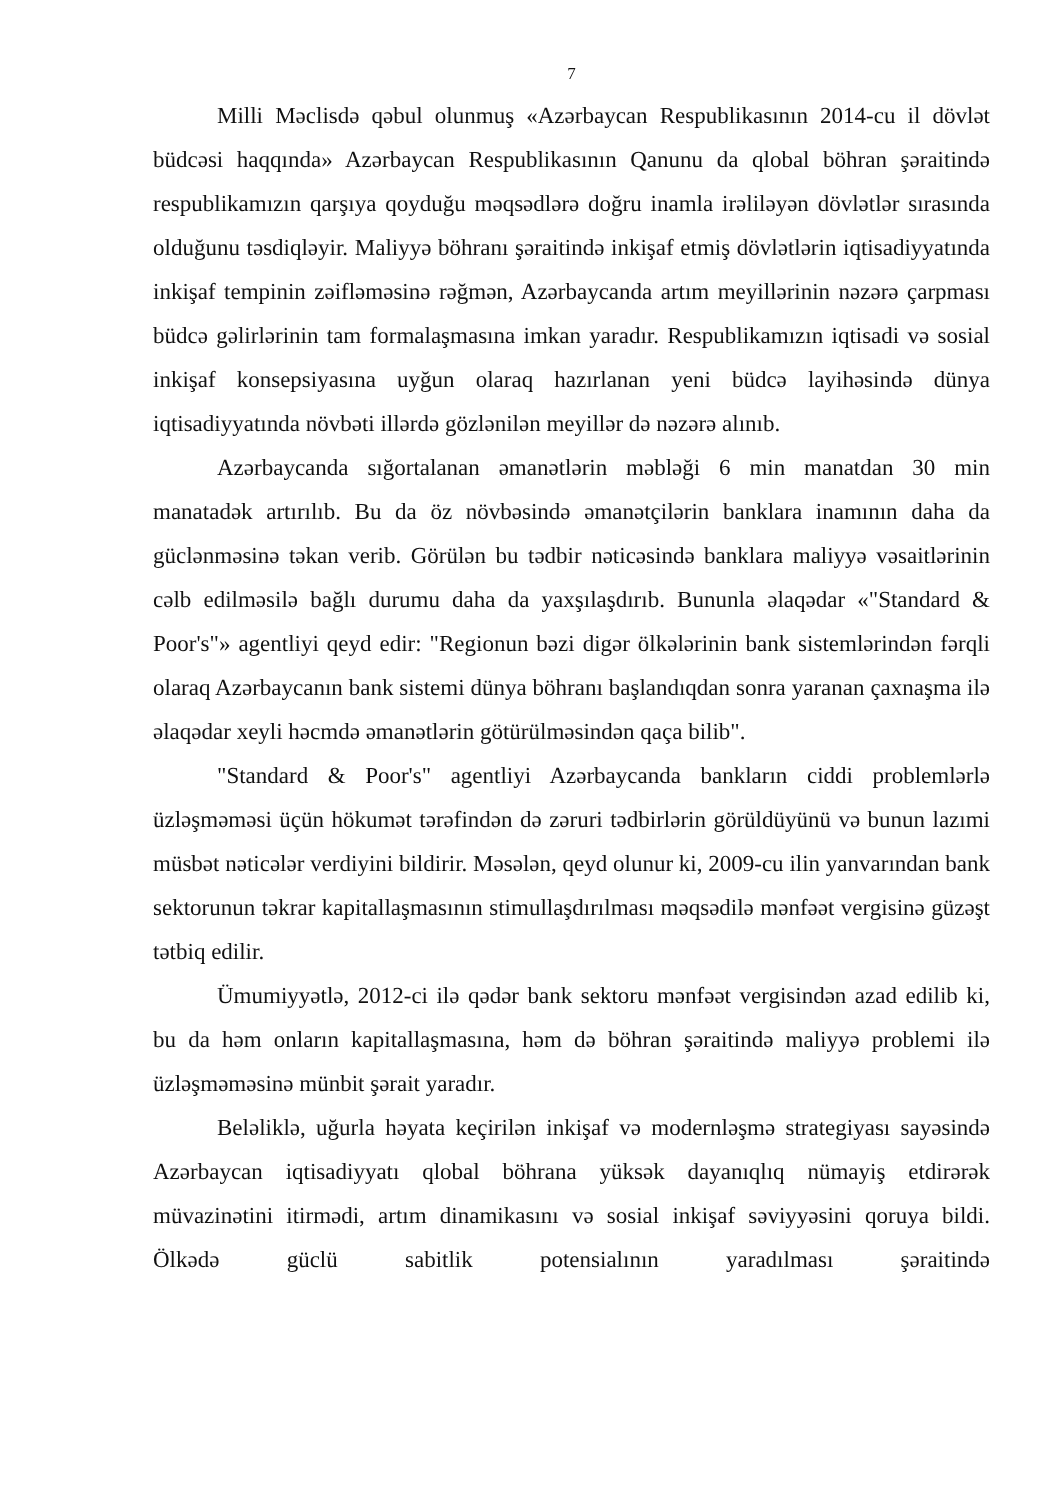7
Milli Məclisdə qəbul olunmuş «Azərbaycan Respublikasının 2014-cu il dövlət büdcəsi haqqında» Azərbaycan Respublikasının Qanunu da qlobal böhran şəraitində respublikamızın qarşıya qoyduğu məqsədlərə doğru inamla irəliləyən dövlətlər sırasında olduğunu təsdiqləyir. Maliyyə böhranı şəraitində inkişaf etmiş dövlətlərin iqtisadiyyatında inkişaf tempinin zəifləməsinə rəğmən, Azərbaycanda artım meyillərinin nəzərə çarpması büdcə gəlirlərinin tam formalaşmasına imkan yaradır. Respublikamızın iqtisadi və sosial inkişaf konsepsiyasına uyğun olaraq hazırlanan yeni büdcə layihəsində dünya iqtisadiyyatında növbəti illərdə gözlənilən meyillər də nəzərə alınıb.
Azərbaycanda sığortalanan əmanətlərin məbləği 6 min manatdan 30 min manatadək artırılıb. Bu da öz növbəsində əmanətçilərin banklara inamının daha da güclənməsinə təkan verib. Görülən bu tədbir nəticəsində banklara maliyyə vəsaitlərinin cəlb edilməsilə bağlı durumu daha da yaxşılaşdırıb. Bununla əlaqədar «"Standard & Poor's"» agentliyi qeyd edir: "Regionun bəzi digər ölkələrinin bank sistemlərindən fərqli olaraq Azərbaycanın bank sistemi dünya böhranı başlandıqdan sonra yaranan çaxnaşma ilə əlaqədar xeyli həcmdə əmanətlərin götürülməsindən qaça bilib".
"Standard & Poor's" agentliyi Azərbaycanda bankların ciddi problemlərlə üzləşməməsi üçün hökumət tərəfindən də zəruri tədbirlərin görüldüyünü və bunun lazımi müsbət nəticələr verdiyini bildirir. Məsələn, qeyd olunur ki, 2009-cu ilin yanvarından bank sektorunun təkrar kapitallaşmasının stimullaşdırılması məqsədilə mənfəət vergisinə güzəşt tətbiq edilir.
Ümumiyyətlə, 2012-ci ilə qədər bank sektoru mənfəət vergisindən azad edilib ki, bu da həm onların kapitallaşmasına, həm də böhran şəraitində maliyyə problemi ilə üzləşməməsinə münbit şərait yaradır.
Beləliklə, uğurla həyata keçirilən inkişaf və modernləşmə strategiyası sayəsində Azərbaycan iqtisadiyyatı qlobal böhrana yüksək dayanıqlıq nümayiş etdirərək müvazinətini itirmədi, artım dinamikasını və sosial inkişaf səviyyəsini qoruya bildi. Ölkədə güclü sabitlik potensialının yaradılması şəraitində